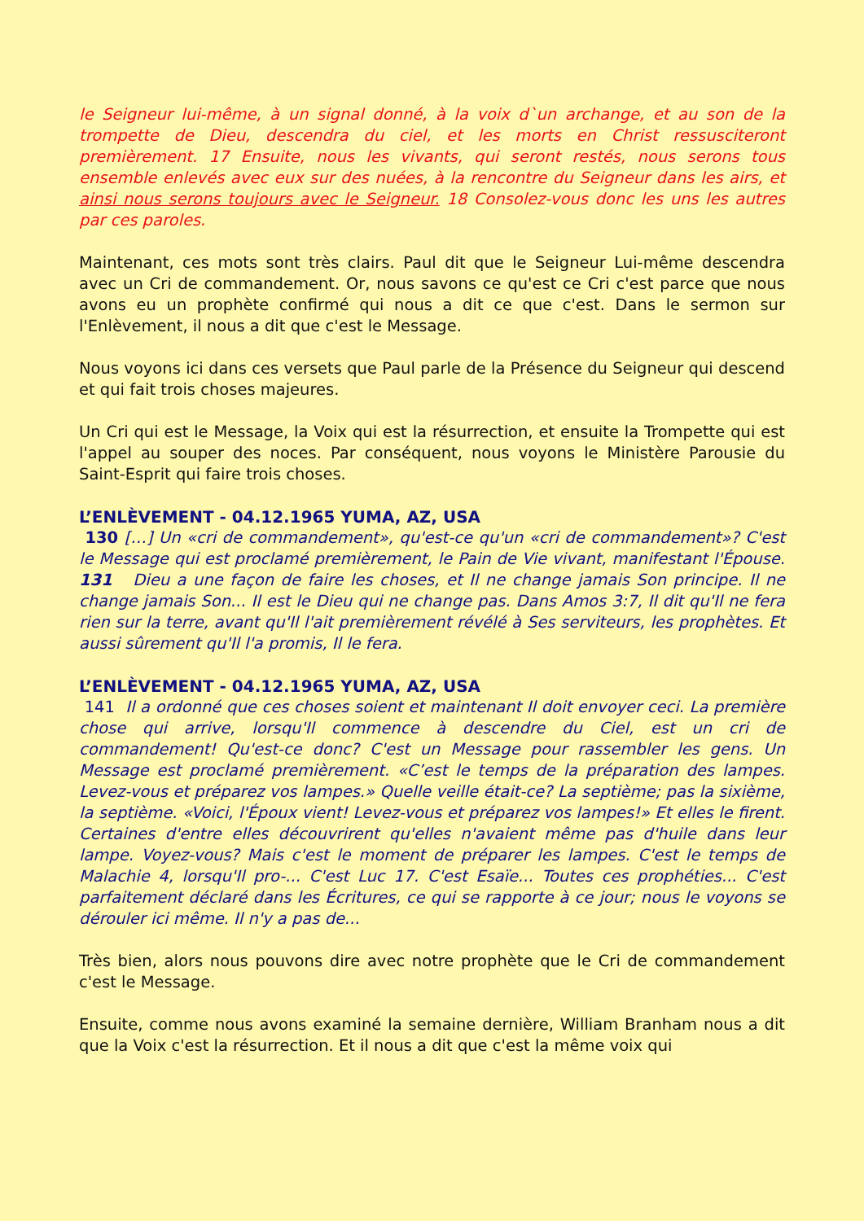le Seigneur lui-même, à un signal donné, à la voix d`un archange, et au son de la trompette de Dieu, descendra du ciel, et les morts en Christ ressusciteront premièrement. 17 Ensuite, nous les vivants, qui seront restés, nous serons tous ensemble enlevés avec eux sur des nuées, à la rencontre du Seigneur dans les airs, et ainsi nous serons toujours avec le Seigneur. 18 Consolez-vous donc les uns les autres par ces paroles.
Maintenant, ces mots sont très clairs. Paul dit que le Seigneur Lui-même descendra avec un Cri de commandement. Or, nous savons ce qu'est ce Cri c'est parce que nous avons eu un prophète confirmé qui nous a dit ce que c'est. Dans le sermon sur l'Enlèvement, il nous a dit que c'est le Message.
Nous voyons ici dans ces versets que Paul parle de la Présence du Seigneur qui descend et qui fait trois choses majeures.
Un Cri qui est le Message, la Voix qui est la résurrection, et ensuite la Trompette qui est l'appel au souper des noces. Par conséquent, nous voyons le Ministère Parousie du Saint-Esprit qui faire trois choses.
L’ENLÈVEMENT - 04.12.1965 YUMA, AZ, USA
130 […] Un «cri de commandement», qu'est-ce qu'un «cri de commandement»? C'est le Message qui est proclamé premièrement, le Pain de Vie vivant, manifestant l'Épouse. 131 Dieu a une façon de faire les choses, et Il ne change jamais Son principe. Il ne change jamais Son... Il est le Dieu qui ne change pas. Dans Amos 3:7, Il dit qu'Il ne fera rien sur la terre, avant qu'Il l'ait premièrement révélé à Ses serviteurs, les prophètes. Et aussi sûrement qu'Il l'a promis, Il le fera.
L’ENLÈVEMENT - 04.12.1965 YUMA, AZ, USA
141 Il a ordonné que ces choses soient et maintenant Il doit envoyer ceci. La première chose qui arrive, lorsqu'Il commence à descendre du Ciel, est un cri de commandement! Qu'est-ce donc? C'est un Message pour rassembler les gens. Un Message est proclamé premièrement. «C’est le temps de la préparation des lampes. Levez-vous et préparez vos lampes.» Quelle veille était-ce? La septième; pas la sixième, la septième. «Voici, l'Époux vient! Levez-vous et préparez vos lampes!» Et elles le firent. Certaines d'entre elles découvrirent qu'elles n'avaient même pas d'huile dans leur lampe. Voyez-vous? Mais c'est le moment de préparer les lampes. C'est le temps de Malachie 4, lorsqu'Il pro-... C'est Luc 17. C'est Esaïe... Toutes ces prophéties... C'est parfaitement déclaré dans les Écritures, ce qui se rapporte à ce jour; nous le voyons se dérouler ici même. Il n'y a pas de...
Très bien, alors nous pouvons dire avec notre prophète que le Cri de commandement c'est le Message.
Ensuite, comme nous avons examiné la semaine dernière, William Branham nous a dit que la Voix c'est la résurrection. Et il nous a dit que c'est la même voix qui